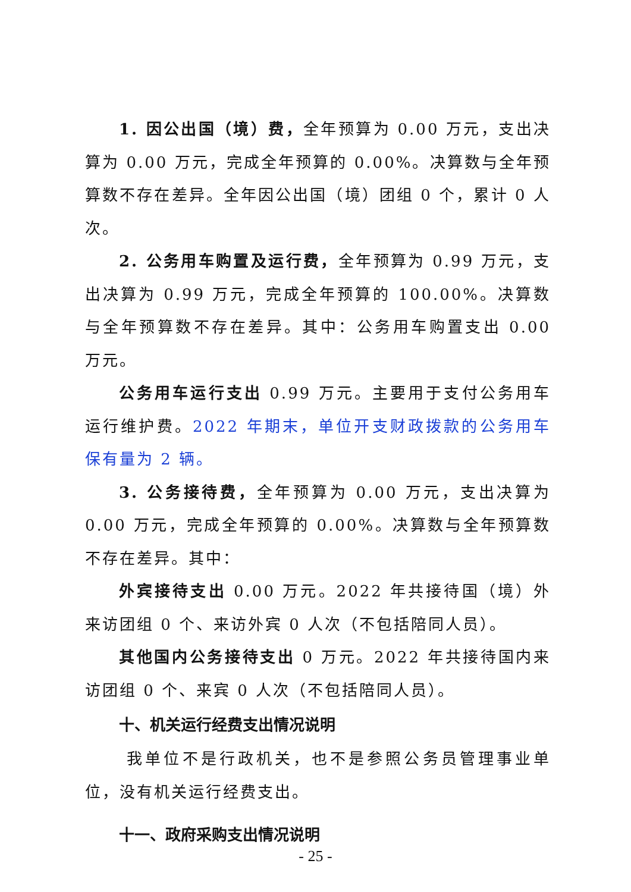1. 因公出国（境）费，全年预算为 0.00 万元，支出决算为 0.00 万元，完成全年预算的 0.00%。决算数与全年预算数不存在差异。全年因公出国（境）团组 0 个，累计 0 人次。
2. 公务用车购置及运行费，全年预算为 0.99 万元，支出决算为 0.99 万元，完成全年预算的 100.00%。决算数与全年预算数不存在差异。其中：公务用车购置支出 0.00 万元。
公务用车运行支出 0.99 万元。主要用于支付公务用车运行维护费。2022 年期末，单位开支财政拨款的公务用车保有量为 2 辆。
3. 公务接待费，全年预算为 0.00 万元，支出决算为 0.00 万元，完成全年预算的 0.00%。决算数与全年预算数不存在差异。其中：
外宾接待支出 0.00 万元。2022 年共接待国（境）外来访团组 0 个、来访外宾 0 人次（不包括陪同人员）。
其他国内公务接待支出 0 万元。2022 年共接待国内来访团组 0 个、来宾 0 人次（不包括陪同人员）。
十、机关运行经费支出情况说明
我单位不是行政机关，也不是参照公务员管理事业单位，没有机关运行经费支出。
十一、政府采购支出情况说明
- 25 -